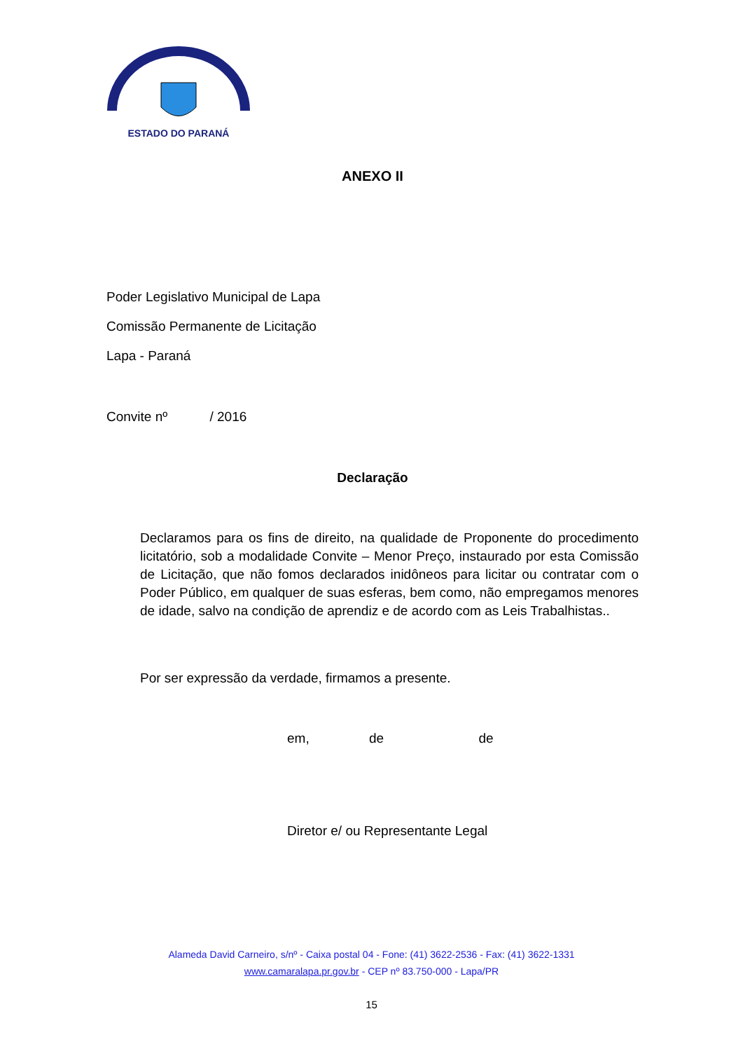ESTADO DO PARANÁ
ANEXO II
Poder Legislativo Municipal de Lapa
Comissão Permanente de Licitação
Lapa - Paraná
Convite nº / 2016
Declaração
Declaramos para os fins de direito, na qualidade de Proponente do procedimento licitatório, sob a modalidade Convite – Menor Preço, instaurado por esta Comissão de Licitação, que não fomos declarados inidôneos para licitar ou contratar com o Poder Público, em qualquer de suas esferas, bem como, não empregamos menores de idade, salvo na condição de aprendiz e de acordo com as Leis Trabalhistas..
Por ser expressão da verdade, firmamos a presente.
em, de de
Diretor e/ ou Representante Legal
Alameda David Carneiro, s/nº - Caixa postal 04 - Fone: (41) 3622-2536 - Fax: (41) 3622-1331
www.camaralapa.pr.gov.br - CEP nº 83.750-000 - Lapa/PR
15